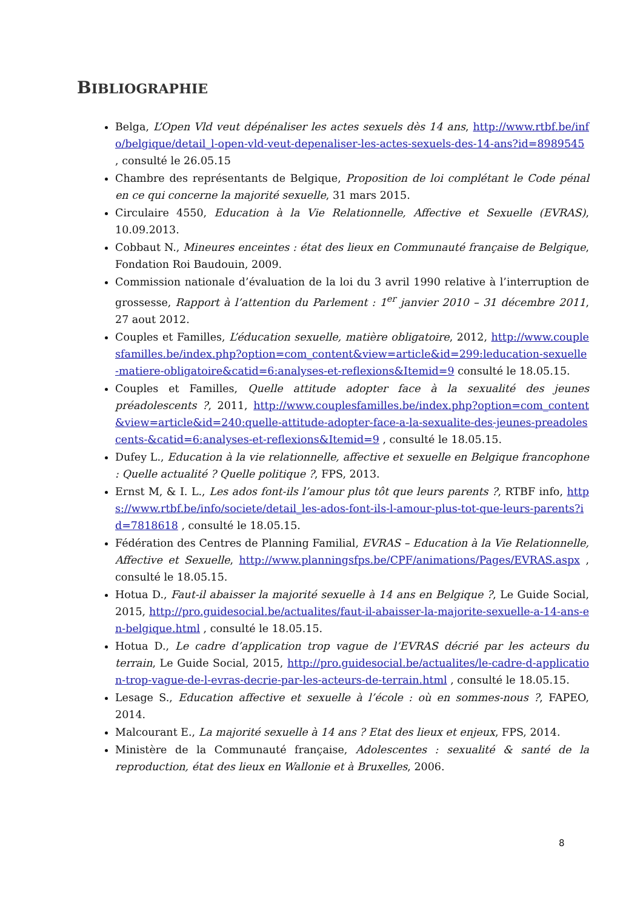BIBLIOGRAPHIE
Belga, L’Open Vld veut dépénaliser les actes sexuels dès 14 ans, http://www.rtbf.be/info/belgique/detail_l-open-vld-veut-depenaliser-les-actes-sexuels-des-14-ans?id=8989545 , consulté le 26.05.15
Chambre des représentants de Belgique, Proposition de loi complétant le Code pénal en ce qui concerne la majorité sexuelle, 31 mars 2015.
Circulaire 4550, Education à la Vie Relationnelle, Affective et Sexuelle (EVRAS), 10.09.2013.
Cobbaut N., Mineures enceintes : état des lieux en Communauté française de Belgique, Fondation Roi Baudouin, 2009.
Commission nationale d’évaluation de la loi du 3 avril 1990 relative à l’interruption de grossesse, Rapport à l’attention du Parlement : 1<sup>er</sup> janvier 2010 – 31 décembre 2011, 27 aout 2012.
Couples et Familles, L’éducation sexuelle, matière obligatoire, 2012, http://www.couplesfamilles.be/index.php?option=com_content&view=article&id=299:leducation-sexuelle-matiere-obligatoire&catid=6:analyses-et-reflexions&Itemid=9 consulté le 18.05.15.
Couples et Familles, Quelle attitude adopter face à la sexualité des jeunes préadolescents ?, 2011, http://www.couplesfamilles.be/index.php?option=com_content&view=article&id=240:quelle-attitude-adopter-face-a-la-sexualite-des-jeunes-preadolescents-&catid=6:analyses-et-reflexions&Itemid=9 , consulté le 18.05.15.
Dufey L., Education à la vie relationnelle, affective et sexuelle en Belgique francophone : Quelle actualité ? Quelle politique ?, FPS, 2013.
Ernst M, & I. L., Les ados font-ils l’amour plus tôt que leurs parents ?, RTBF info, https://www.rtbf.be/info/societe/detail_les-ados-font-ils-l-amour-plus-tot-que-leurs-parents?id=7818618 , consulté le 18.05.15.
Fédération des Centres de Planning Familial, EVRAS – Education à la Vie Relationnelle, Affective et Sexuelle, http://www.planningsfps.be/CPF/animations/Pages/EVRAS.aspx , consulté le 18.05.15.
Hotua D., Faut-il abaisser la majorité sexuelle à 14 ans en Belgique ?, Le Guide Social, 2015, http://pro.guidesocial.be/actualites/faut-il-abaisser-la-majorite-sexuelle-a-14-ans-en-belgique.html , consulté le 18.05.15.
Hotua D., Le cadre d’application trop vague de l’EVRAS décrié par les acteurs du terrain, Le Guide Social, 2015, http://pro.guidesocial.be/actualites/le-cadre-d-application-trop-vague-de-l-evras-decrie-par-les-acteurs-de-terrain.html , consulté le 18.05.15.
Lesage S., Education affective et sexuelle à l’école : où en sommes-nous ?, FAPEO, 2014.
Malcourant E., La majorité sexuelle à 14 ans ? Etat des lieux et enjeux, FPS, 2014.
Ministère de la Communauté française, Adolescentes : sexualité & santé de la reproduction, état des lieux en Wallonie et à Bruxelles, 2006.
8